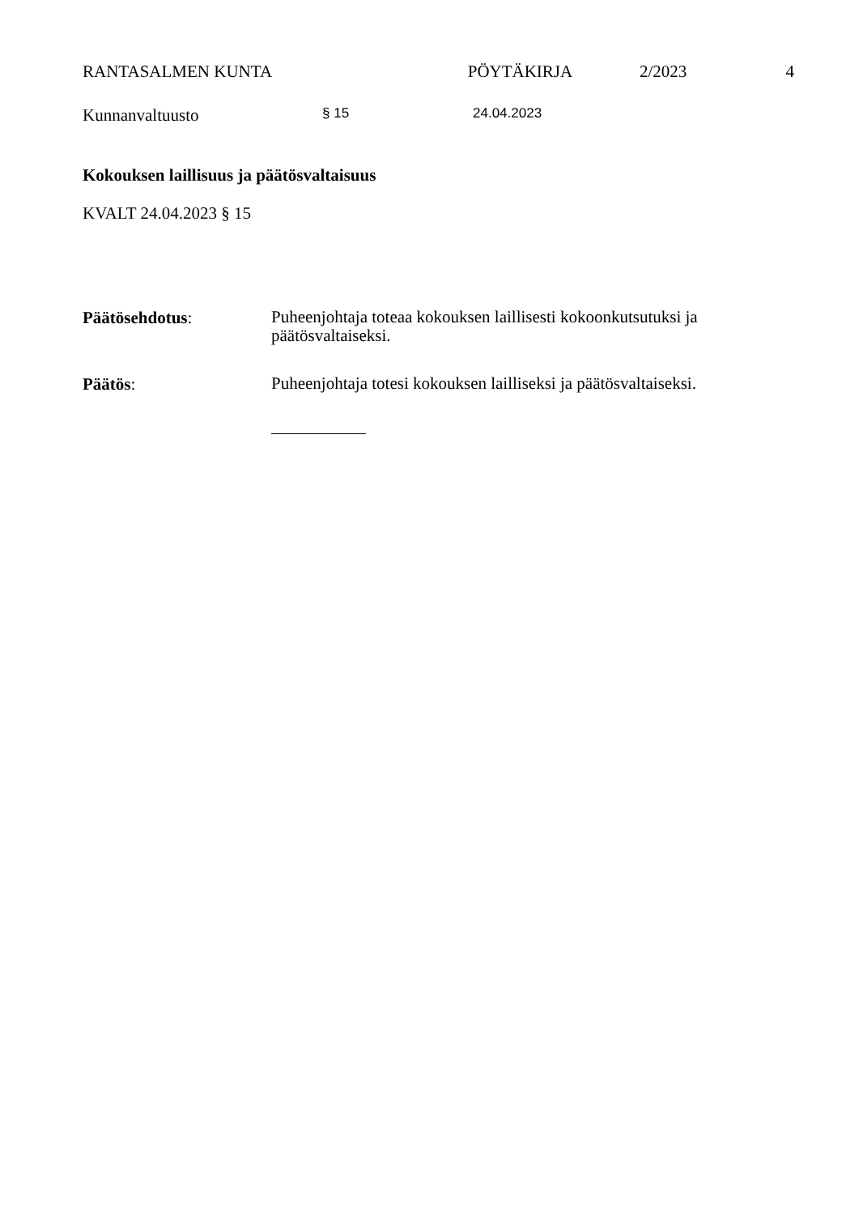RANTASALMEN KUNTA PÖYTÄKIRJA 2/2023 4
Kunnanvaltuusto
§ 15 24.04.2023
Kokouksen laillisuus ja päätösvaltaisuus
KVALT 24.04.2023 § 15
Päätösehdotus:
Puheenjohtaja toteaa kokouksen laillisesti kokoonkutsutuksi ja päätösvaltaiseksi.
Päätös:
Puheenjohtaja totesi kokouksen lailliseksi ja päätösvaltaiseksi.